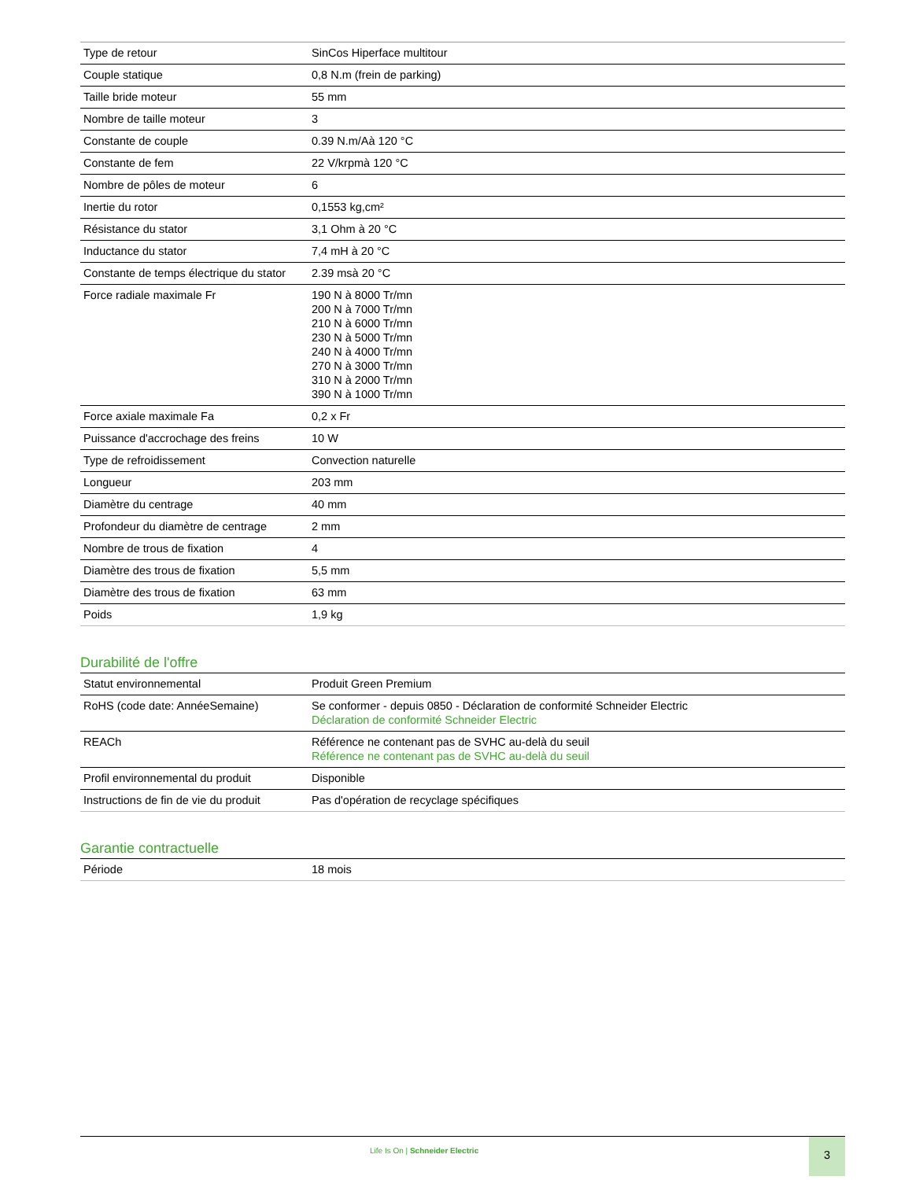| Type de retour | SinCos Hiperface multitour |
| Couple statique | 0,8 N.m (frein de parking) |
| Taille bride moteur | 55 mm |
| Nombre de taille moteur | 3 |
| Constante de couple | 0.39 N.m/Aà 120 °C |
| Constante de fem | 22 V/krpmà 120 °C |
| Nombre de pôles de moteur | 6 |
| Inertie du rotor | 0,1553 kg,cm² |
| Résistance du stator | 3,1 Ohm à 20 °C |
| Inductance du stator | 7,4 mH à 20 °C |
| Constante de temps électrique du stator | 2.39 msà 20 °C |
| Force radiale maximale Fr | 190 N à 8000 Tr/mn 200 N à 7000 Tr/mn 210 N à 6000 Tr/mn 230 N à 5000 Tr/mn 240 N à 4000 Tr/mn 270 N à 3000 Tr/mn 310 N à 2000 Tr/mn 390 N à 1000 Tr/mn |
| Force axiale maximale Fa | 0,2 x Fr |
| Puissance d'accrochage des freins | 10 W |
| Type de refroidissement | Convection naturelle |
| Longueur | 203 mm |
| Diamètre du centrage | 40 mm |
| Profondeur du diamètre de centrage | 2 mm |
| Nombre de trous de fixation | 4 |
| Diamètre des trous de fixation | 5,5 mm |
| Diamètre des trous de fixation | 63 mm |
| Poids | 1,9 kg |
Durabilité de l'offre
| Statut environnemental | Produit Green Premium |
| RoHS (code date: AnnéeSemaine) | Se conformer - depuis 0850 - Déclaration de conformité Schneider Electric Déclaration de conformité Schneider Electric |
| REACh | Référence ne contenant pas de SVHC au-delà du seuil Référence ne contenant pas de SVHC au-delà du seuil |
| Profil environnemental du produit | Disponible |
| Instructions de fin de vie du produit | Pas d'opération de recyclage spécifiques |
Garantie contractuelle
| Période | 18 mois |
Life Is On | Schneider Electric
3